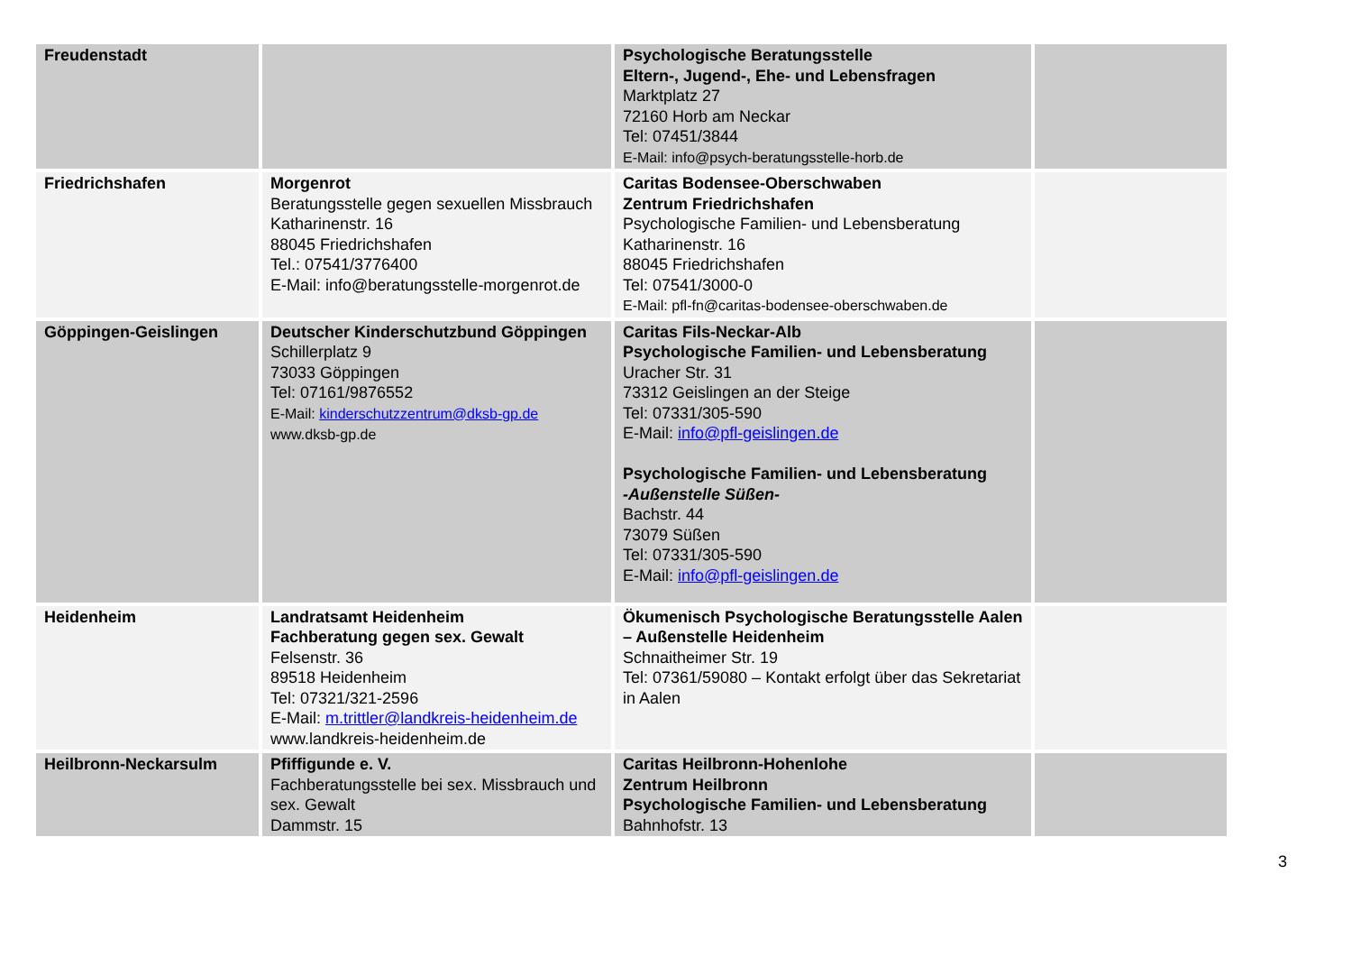| Freudenstadt | | Psychologische Beratungsstelle Eltern-, Jugend-, Ehe- und Lebensfragen Marktplatz 27 72160 Horb am Neckar Tel: 07451/3844 E-Mail: info@psych-beratungsstelle-horb.de | |
| Friedrichshafen | Morgenrot Beratungsstelle gegen sexuellen Missbrauch Katharinenstr. 16 88045 Friedrichshafen Tel.: 07541/3776400 E-Mail: info@beratungsstelle-morgenrot.de | Caritas Bodensee-Oberschwaben Zentrum Friedrichshafen Psychologische Familien- und Lebensberatung Katharinenstr. 16 88045 Friedrichshafen Tel: 07541/3000-0 E-Mail: pfl-fn@caritas-bodensee-oberschwaben.de | |
| Göppingen-Geislingen | Deutscher Kinderschutzbund Göppingen Schillerplatz 9 73033 Göppingen Tel: 07161/9876552 E-Mail: kinderschutzzentrum@dksb-gp.de www.dksb-gp.de | Caritas Fils-Neckar-Alb Psychologische Familien- und Lebensberatung Uracher Str. 31 73312 Geislingen an der Steige Tel: 07331/305-590 E-Mail: info@pfl-geislingen.de Psychologische Familien- und Lebensberatung -Außenstelle Süßen- Bachstr. 44 73079 Süßen Tel: 07331/305-590 E-Mail: info@pfl-geislingen.de | |
| Heidenheim | Landratsamt Heidenheim Fachberatung gegen sex. Gewalt Felsenstr. 36 89518 Heidenheim Tel: 07321/321-2596 E-Mail: m.trittler@landkreis-heidenheim.de www.landkreis-heidenheim.de | Ökumenisch Psychologische Beratungsstelle Aalen – Außenstelle Heidenheim Schnaitheimer Str. 19 Tel: 07361/59080 – Kontakt erfolgt über das Sekretariat in Aalen | |
| Heilbronn-Neckarsulm | Pfiffigunde e. V. Fachberatungsstelle bei sex. Missbrauch und sex. Gewalt Dammstr. 15 | Caritas Heilbronn-Hohenlohe Zentrum Heilbronn Psychologische Familien- und Lebensberatung Bahnhofstr. 13 | |
3